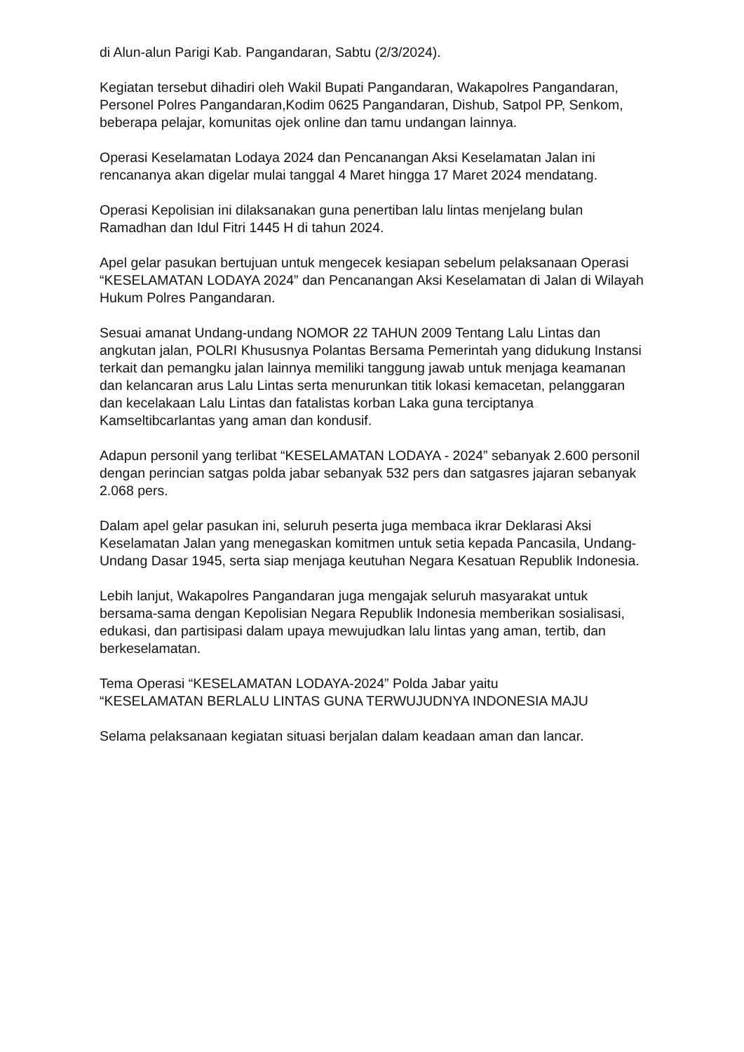di Alun-alun Parigi Kab. Pangandaran, Sabtu (2/3/2024).
Kegiatan tersebut dihadiri oleh Wakil Bupati Pangandaran, Wakapolres Pangandaran, Personel Polres Pangandaran,Kodim 0625 Pangandaran, Dishub, Satpol PP, Senkom, beberapa pelajar, komunitas ojek online dan tamu undangan lainnya.
Operasi Keselamatan Lodaya 2024 dan Pencanangan Aksi Keselamatan Jalan ini rencananya akan digelar mulai tanggal 4 Maret hingga 17 Maret 2024 mendatang.
Operasi Kepolisian ini dilaksanakan guna penertiban lalu lintas menjelang bulan Ramadhan dan Idul Fitri 1445 H di tahun 2024.
Apel gelar pasukan bertujuan untuk mengecek kesiapan sebelum pelaksanaan Operasi “KESELAMATAN LODAYA 2024” dan Pencanangan Aksi Keselamatan di Jalan di Wilayah Hukum Polres Pangandaran.
Sesuai amanat Undang-undang NOMOR 22 TAHUN 2009 Tentang Lalu Lintas dan angkutan jalan, POLRI Khususnya Polantas Bersama Pemerintah yang didukung Instansi terkait dan pemangku jalan lainnya memiliki tanggung jawab untuk menjaga keamanan dan kelancaran arus Lalu Lintas serta menurunkan titik lokasi kemacetan, pelanggaran dan kecelakaan Lalu Lintas dan fatalistas korban Laka guna terciptanya Kamseltibcarlantas yang aman dan kondusif.
Adapun personil yang terlibat “KESELAMATAN LODAYA - 2024” sebanyak 2.600 personil dengan perincian satgas polda jabar sebanyak 532 pers dan satgasres jajaran sebanyak 2.068 pers.
Dalam apel gelar pasukan ini, seluruh peserta juga membaca ikrar Deklarasi Aksi Keselamatan Jalan yang menegaskan komitmen untuk setia kepada Pancasila, Undang-Undang Dasar 1945, serta siap menjaga keutuhan Negara Kesatuan Republik Indonesia.
Lebih lanjut, Wakapolres Pangandaran juga mengajak seluruh masyarakat untuk bersama-sama dengan Kepolisian Negara Republik Indonesia memberikan sosialisasi, edukasi, dan partisipasi dalam upaya mewujudkan lalu lintas yang aman, tertib, dan berkeselamatan.
Tema Operasi “KESELAMATAN LODAYA-2024” Polda Jabar yaitu
“KESELAMATAN BERLALU LINTAS GUNA TERWUJUDNYA INDONESIA MAJU
Selama pelaksanaan kegiatan situasi berjalan dalam keadaan aman dan lancar.